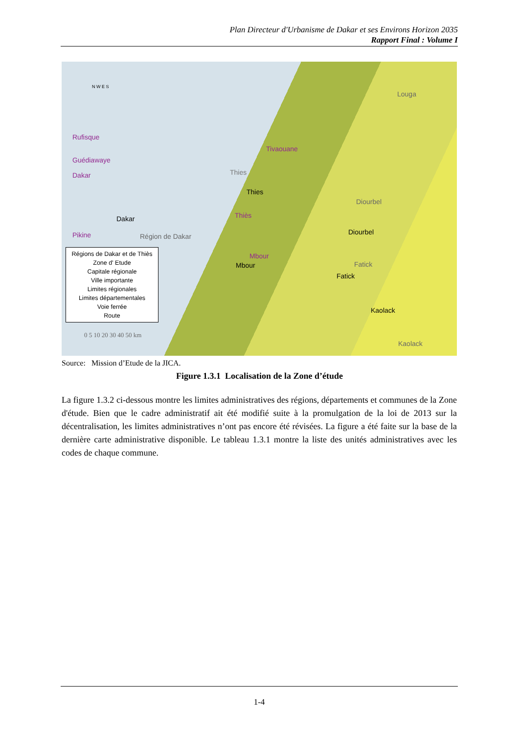Plan Directeur d'Urbanisme de Dakar et ses Environs Horizon 2035
Rapport Final : Volume I
N W E S
Rufisque
Guédiawaye
Dakar
Pikine
Dakar
Région de Dakar
Tivaouane
Thies
Thies
Thiès
Mbour
Mbour
Louga
Diourbel
Diourbel
Fatick
Fatick
Kaolack
Kaolack
Régions de Dakar et de Thiès
Zone d' Etude
Capitale régionale
Ville importante
Limites régionales
Limites départementales
Voie ferrée
Route
0 5 10 20 30 40 50 km
Source: Mission d’Etude de la JICA.
Figure 1.3.1 Localisation de la Zone d’étude
La figure 1.3.2 ci-dessous montre les limites administratives des régions, départements et communes de la Zone d'étude. Bien que le cadre administratif ait été modifié suite à la promulgation de la loi de 2013 sur la décentralisation, les limites administratives n’ont pas encore été révisées. La figure a été faite sur la base de la dernière carte administrative disponible. Le tableau 1.3.1 montre la liste des unités administratives avec les codes de chaque commune.
1-4